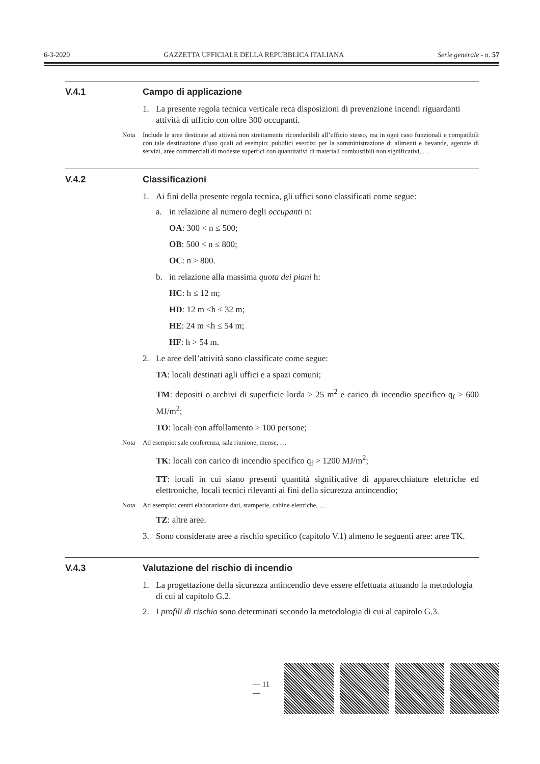6-3-2020 GAZZETTA UFFICIALE DELLA REPUBBLICA ITALIANA Serie generale - n. 57
V.4.1 Campo di applicazione
1. La presente regola tecnica verticale reca disposizioni di prevenzione incendi riguardanti attività di ufficio con oltre 300 occupanti.
Nota Include le aree destinate ad attività non strettamente riconducibili all’ufficio stesso, ma in ogni caso funzionali e compatibili con tale destinazione d’uso quali ad esempio: pubblici esercizi per la somministrazione di alimenti e bevande, agenzie di servizi, aree commerciali di modeste superfici con quantitativi di materiali combustibili non significativi, …
V.4.2 Classificazioni
1. Ai fini della presente regola tecnica, gli uffici sono classificati come segue:
a. in relazione al numero degli occupanti n:
OA: 300 < n ≤ 500;
OB: 500 < n ≤ 800;
OC: n > 800.
b. in relazione alla massima quota dei piani h:
HC: h ≤ 12 m;
HD: 12 m <h ≤ 32 m;
HE: 24 m <h ≤ 54 m;
HF: h > 54 m.
2. Le aree dell’attività sono classificate come segue:
TA: locali destinati agli uffici e a spazi comuni;
TM: depositi o archivi di superficie lorda > 25 m<sup>2</sup> e carico di incendio specifico q<sub>f</sub> > 600 MJ/m<sup>2</sup>;
TO: locali con affollamento > 100 persone;
Nota Ad esempio: sale conferenza, sala riunione, mense, …
TK: locali con carico di incendio specifico q<sub>f</sub> > 1200 MJ/m<sup>2</sup>;
TT: locali in cui siano presenti quantità significative di apparecchiature elettriche ed elettroniche, locali tecnici rilevanti ai fini della sicurezza antincendio;
Nota Ad esempio: centri elaborazione dati, stamperie, cabine elettriche, …
TZ: altre aree.
3. Sono considerate aree a rischio specifico (capitolo V.1) almeno le seguenti aree: aree TK.
V.4.3 Valutazione del rischio di incendio
1. La progettazione della sicurezza antincendio deve essere effettuata attuando la metodologia di cui al capitolo G.2.
2. I profili di rischio sono determinati secondo la metodologia di cui al capitolo G.3.
— 11 —